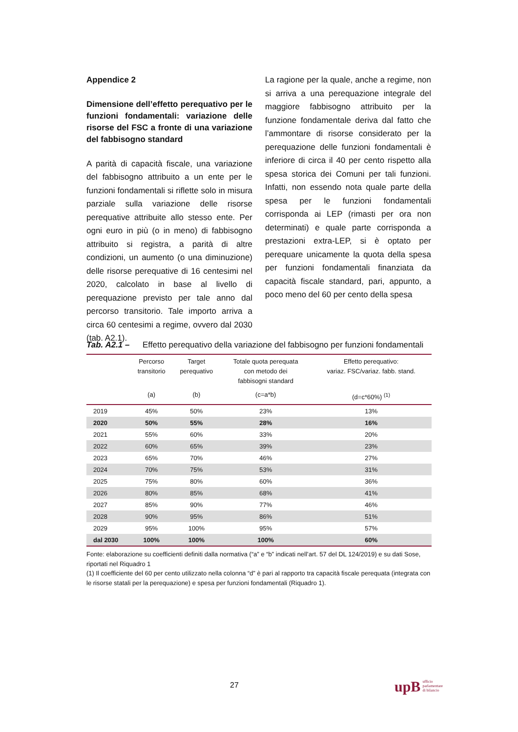Appendice 2
Dimensione dell’effetto perequativo per le funzioni fondamentali: variazione delle risorse del FSC a fronte di una variazione del fabbisogno standard
A parità di capacità fiscale, una variazione del fabbisogno attribuito a un ente per le funzioni fondamentali si riflette solo in misura parziale sulla variazione delle risorse perequative attribuite allo stesso ente. Per ogni euro in più (o in meno) di fabbisogno attribuito si registra, a parità di altre condizioni, un aumento (o una diminuzione) delle risorse perequative di 16 centesimi nel 2020, calcolato in base al livello di perequazione previsto per tale anno dal percorso transitorio. Tale importo arriva a circa 60 centesimi a regime, ovvero dal 2030 (tab. A2.1).
La ragione per la quale, anche a regime, non si arriva a una perequazione integrale del maggiore fabbisogno attribuito per la funzione fondamentale deriva dal fatto che l’ammontare di risorse considerato per la perequazione delle funzioni fondamentali è inferiore di circa il 40 per cento rispetto alla spesa storica dei Comuni per tali funzioni. Infatti, non essendo nota quale parte della spesa per le funzioni fondamentali corrisponda ai LEP (rimasti per ora non determinati) e quale parte corrisponda a prestazioni extra-LEP, si è optato per perequare unicamente la quota della spesa per funzioni fondamentali finanziata da capacità fiscale standard, pari, appunto, a poco meno del 60 per cento della spesa
Tab. A2.1 – Effetto perequativo della variazione del fabbisogno per funzioni fondamentali
| | Percorso transitorio | Target perequativo | Totale quota perequata con metodo dei fabbisogni standard | Effetto perequativo: variaz. FSC/variaz. fabb. stand. |
| --- | --- | --- | --- | --- |
| | (a) | (b) | (c=a*b) | (d=c*60%) <sup>(1)</sup> |
| 2019 | 45% | 50% | 23% | 13% |
| 2020 | 50% | 55% | 28% | 16% |
| 2021 | 55% | 60% | 33% | 20% |
| 2022 | 60% | 65% | 39% | 23% |
| 2023 | 65% | 70% | 46% | 27% |
| 2024 | 70% | 75% | 53% | 31% |
| 2025 | 75% | 80% | 60% | 36% |
| 2026 | 80% | 85% | 68% | 41% |
| 2027 | 85% | 90% | 77% | 46% |
| 2028 | 90% | 95% | 86% | 51% |
| 2029 | 95% | 100% | 95% | 57% |
| dal 2030 | 100% | 100% | 100% | 60% |
Fonte: elaborazione su coefficienti definiti dalla normativa (“a” e “b” indicati nell’art. 57 del DL 124/2019) e su dati Sose, riportati nel Riquadro 1
(1) Il coefficiente del 60 per cento utilizzato nella colonna “d” è pari al rapporto tra capacità fiscale perequata (integrata con le risorse statali per la perequazione) e spesa per funzioni fondamentali (Riquadro 1).
27
upB ufficio
parlamentare
di bilancio